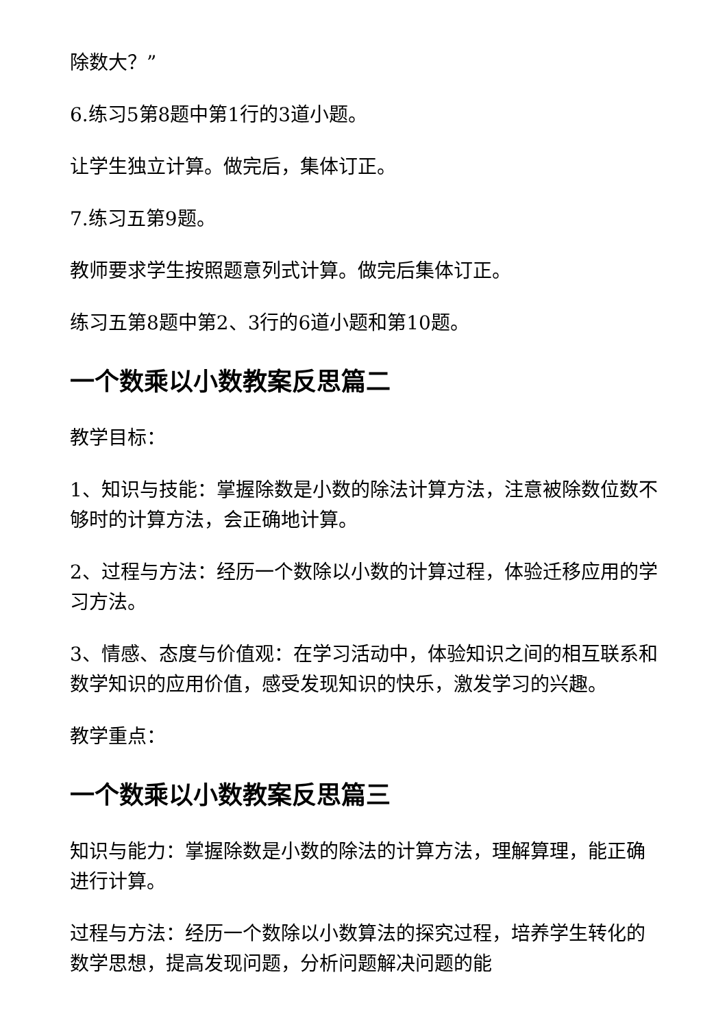除数大？”
6.练习5第8题中第1行的3道小题。
让学生独立计算。做完后，集体订正。
7.练习五第9题。
教师要求学生按照题意列式计算。做完后集体订正。
练习五第8题中第2、3行的6道小题和第10题。
一个数乘以小数教案反思篇二
教学目标：
1、知识与技能：掌握除数是小数的除法计算方法，注意被除数位数不够时的计算方法，会正确地计算。
2、过程与方法：经历一个数除以小数的计算过程，体验迁移应用的学习方法。
3、情感、态度与价值观：在学习活动中，体验知识之间的相互联系和数学知识的应用价值，感受发现知识的快乐，激发学习的兴趣。
教学重点：
一个数乘以小数教案反思篇三
知识与能力：掌握除数是小数的除法的计算方法，理解算理，能正确进行计算。
过程与方法：经历一个数除以小数算法的探究过程，培养学生转化的数学思想，提高发现问题，分析问题解决问题的能